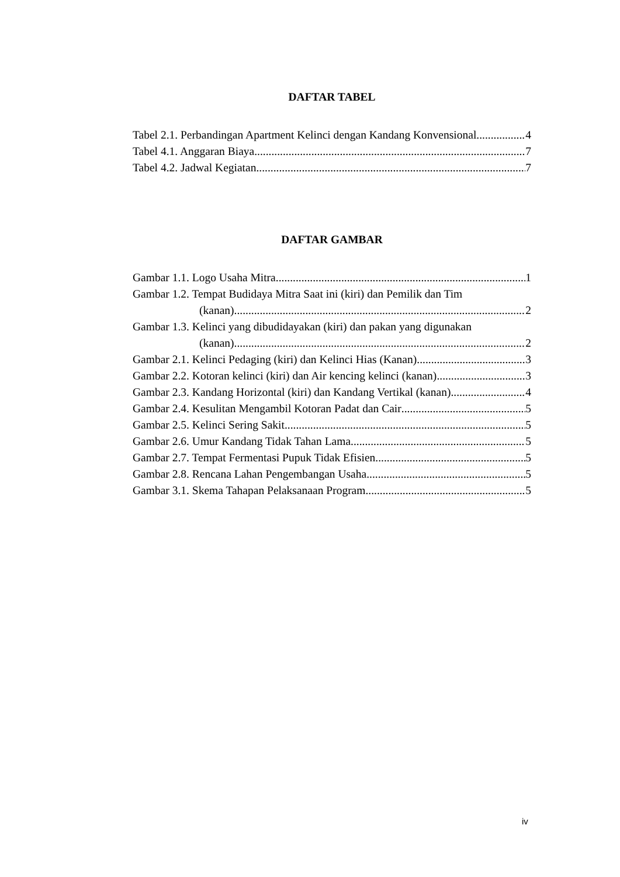DAFTAR TABEL
Tabel 2.1. Perbandingan Apartment Kelinci dengan Kandang Konvensional 4
Tabel 4.1. Anggaran Biaya 7
Tabel 4.2. Jadwal Kegiatan 7
DAFTAR GAMBAR
Gambar 1.1. Logo Usaha Mitra 1
Gambar 1.2. Tempat Budidaya Mitra Saat ini (kiri) dan Pemilik dan Tim
(kanan) 2
Gambar 1.3. Kelinci yang dibudidayakan (kiri) dan pakan yang digunakan
(kanan) 2
Gambar 2.1. Kelinci Pedaging (kiri) dan Kelinci Hias (Kanan) 3
Gambar 2.2. Kotoran kelinci (kiri) dan Air kencing kelinci (kanan) 3
Gambar 2.3. Kandang Horizontal (kiri) dan Kandang Vertikal (kanan) 4
Gambar 2.4. Kesulitan Mengambil Kotoran Padat dan Cair 5
Gambar 2.5. Kelinci Sering Sakit 5
Gambar 2.6. Umur Kandang Tidak Tahan Lama 5
Gambar 2.7. Tempat Fermentasi Pupuk Tidak Efisien 5
Gambar 2.8. Rencana Lahan Pengembangan Usaha 5
Gambar 3.1. Skema Tahapan Pelaksanaan Program 5
iv